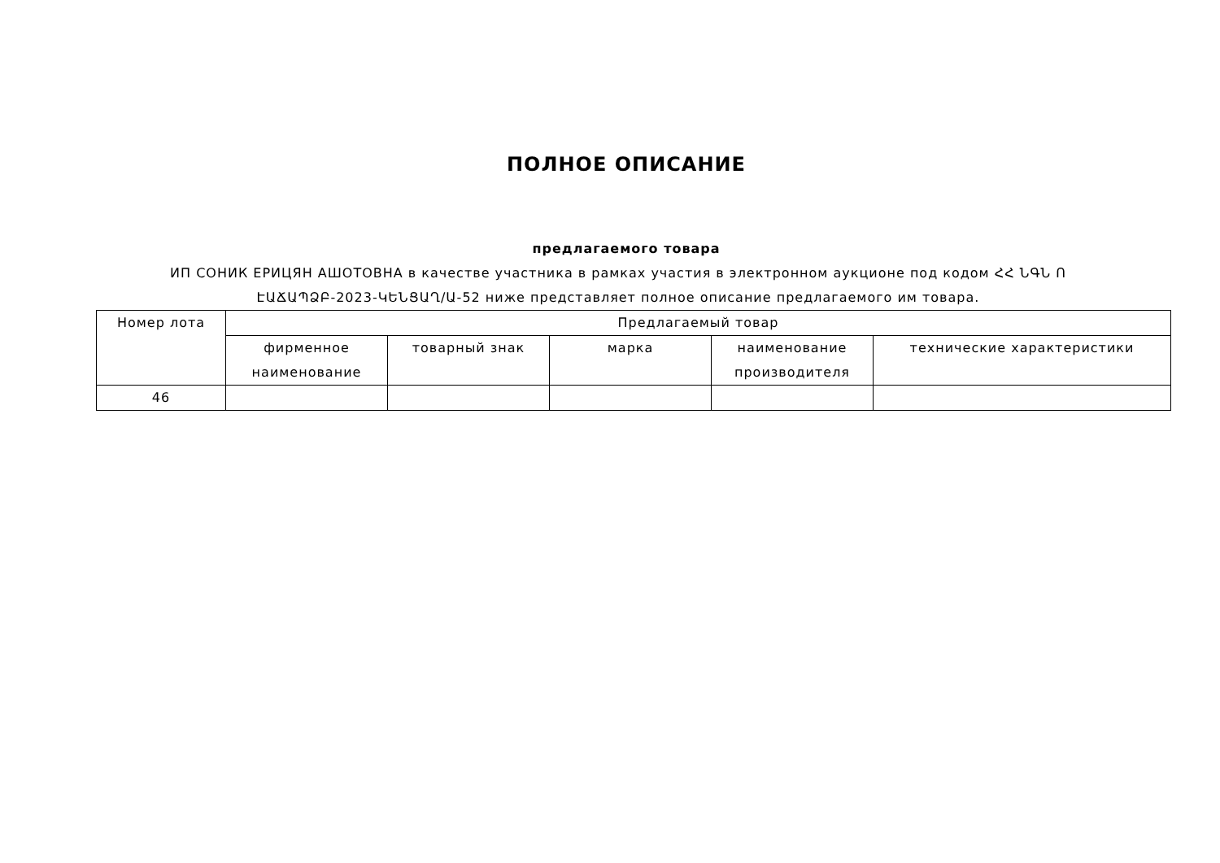ПОЛНОЕ ОПИСАНИЕ
предлагаемого товара
ИП СОНИК ЕРИЦЯН АШОТОВНА в качестве участника в рамках участия в электронном аукционе под кодом ՀՀ ՆԳՆ Ո ԷԱՃԱՊՁԲ-2023-ԿԵՆՑԱՂ/Ա-52 ниже представляет полное описание предлагаемого им товара.
| Номер лота | Предлагаемый товар | | | | |
| --- | --- | --- | --- | --- | --- |
| | фирменное наименование | товарный знак | марка | наименование производителя | технические характеристики |
| 46 | | | | | |